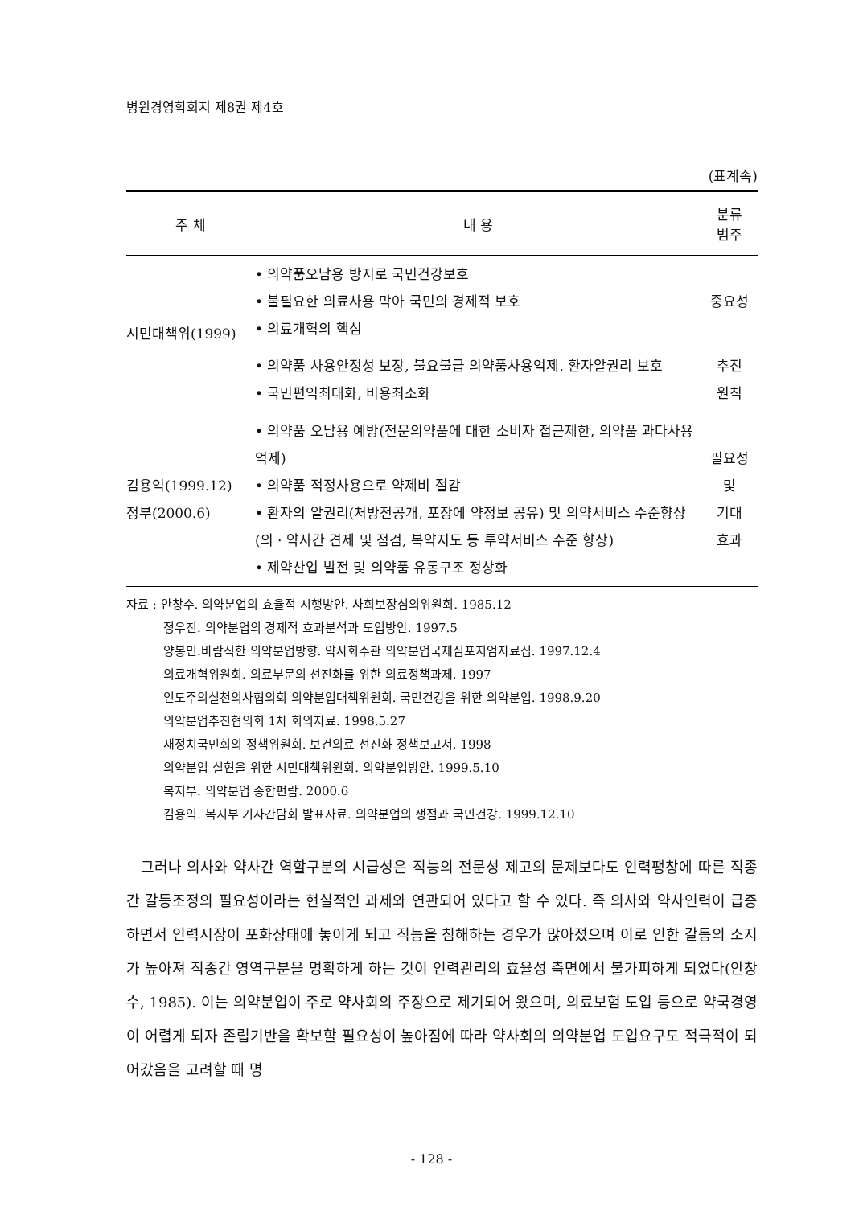병원경영학회지 제8권 제4호
(표계속)
| 주 체 | 내 용 | 분류 범주 |
| --- | --- | --- |
| 시민대책위(1999) | • 의약품오남용 방지로 국민건강보호 • 불필요한 의료사용 막아 국민의 경제적 보호 • 의료개혁의 핵심 | 중요성 |
| | • 의약품 사용안정성 보장, 불요불급 의약품사용억제. 환자알권리 보호 • 국민편익최대화, 비용최소화 | 추진 원칙 |
| 김용익(1999.12) 정부(2000.6) | • 의약품 오남용 예방(전문의약품에 대한 소비자 접근제한, 의약품 과다사용 억제) • 의약품 적정사용으로 약제비 절감 • 환자의 알권리(처방전공개, 포장에 약정보 공유) 및 의약서비스 수준향상(의 · 약사간 견제 및 점검, 복약지도 등 투약서비스 수준 향상) • 제약산업 발전 및 의약품 유통구조 정상화 | 필요성 및 기대 효과 |
자료 : 안창수. 의약분업의 효율적 시행방안. 사회보장심의위원회. 1985.12
정우진. 의약분업의 경제적 효과분석과 도입방안. 1997.5
양봉민.바람직한 의약분업방향. 약사회주관 의약분업국제심포지엄자료집. 1997.12.4
의료개혁위원회. 의료부문의 선진화를 위한 의료정책과제. 1997
인도주의실천의사협의회 의약분업대책위원회. 국민건강을 위한 의약분업. 1998.9.20
의약분업추진협의회 1차 회의자료. 1998.5.27
새정치국민회의 정책위원회. 보건의료 선진화 정책보고서. 1998
의약분업 실현을 위한 시민대책위원회. 의약분업방안. 1999.5.10
복지부. 의약분업 종합편람. 2000.6
김용익. 복지부 기자간담회 발표자료. 의약분업의 쟁점과 국민건강. 1999.12.10
그러나 의사와 약사간 역할구분의 시급성은 직능의 전문성 제고의 문제보다도 인력팽창에 따른 직종간 갈등조정의 필요성이라는 현실적인 과제와 연관되어 있다고 할 수 있다. 즉 의사와 약사인력이 급증하면서 인력시장이 포화상태에 놓이게 되고 직능을 침해하는 경우가 많아졌으며 이로 인한 갈등의 소지가 높아져 직종간 영역구분을 명확하게 하는 것이 인력관리의 효율성 측면에서 불가피하게 되었다(안창수, 1985). 이는 의약분업이 주로 약사회의 주장으로 제기되어 왔으며, 의료보험 도입 등으로 약국경영이 어렵게 되자 존립기반을 확보할 필요성이 높아짐에 따라 약사회의 의약분업 도입요구도 적극적이 되어갔음을 고려할 때 명
- 128 -